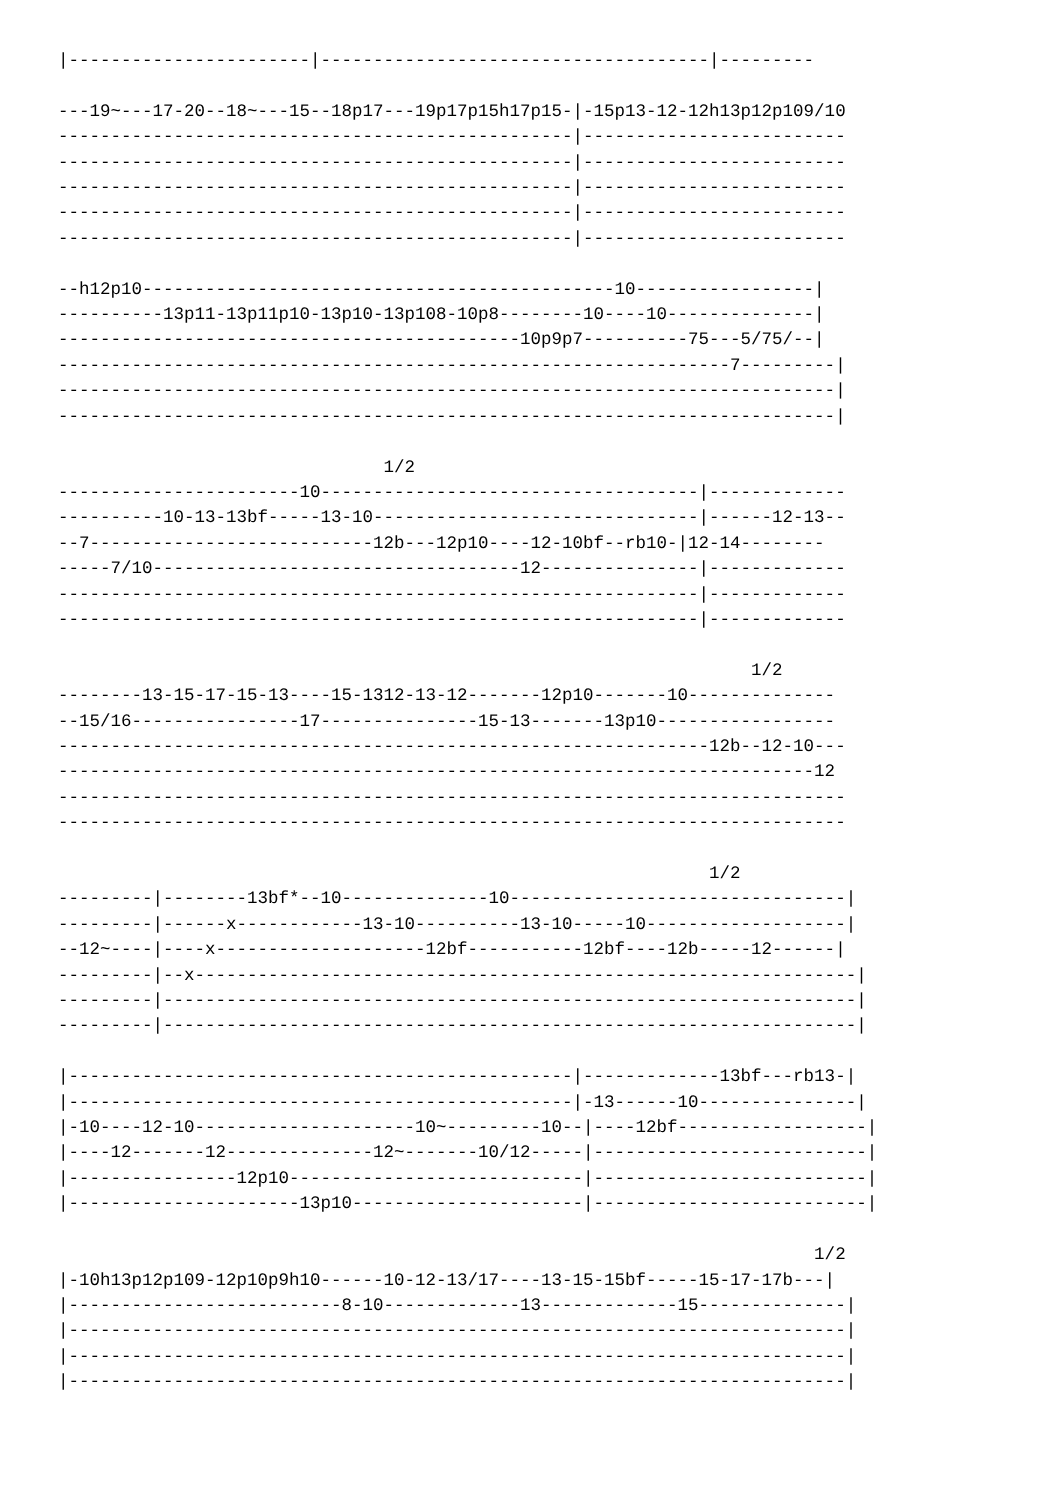|-----------------------|-------------------------------------|---------

---19~---17-20--18~---15--18p17---19p17p15h17p15-|-15p13-12-12h13p12p109/10
-------------------------------------------------|-------------------------
-------------------------------------------------|-------------------------
-------------------------------------------------|-------------------------
-------------------------------------------------|-------------------------
-------------------------------------------------|-------------------------

--h12p10---------------------------------------------10-----------------|
----------13p11-13p11p10-13p10-13p108-10p8--------10----10--------------|
--------------------------------------------10p9p7----------75---5/75/--|
----------------------------------------------------------------7---------|
--------------------------------------------------------------------------|
--------------------------------------------------------------------------|

                               1/2
-----------------------10------------------------------------|-------------
----------10-13-13bf-----13-10-------------------------------|------12-13--
--7---------------------------12b---12p10----12-10bf--rb10-|12-14--------
-----7/10-----------------------------------12---------------|-------------
-------------------------------------------------------------|-------------
-------------------------------------------------------------|-------------

                                                                  1/2
--------13-15-17-15-13----15-1312-13-12-------12p10-------10--------------
--15/16----------------17---------------15-13-------13p10-----------------
--------------------------------------------------------------12b--12-10---
------------------------------------------------------------------------12
---------------------------------------------------------------------------
---------------------------------------------------------------------------

                                                              1/2
---------|--------13bf*--10--------------10--------------------------------|
---------|------x------------13-10----------13-10-----10-------------------|
--12~----|----x--------------------12bf-----------12bf----12b-----12------|
---------|--x---------------------------------------------------------------|
---------|------------------------------------------------------------------|
---------|------------------------------------------------------------------|

|------------------------------------------------|-------------13bf---rb13-|
|------------------------------------------------|-13------10---------------|
|-10----12-10---------------------10~---------10--|----12bf------------------|
|----12-------12--------------12~-------10/12-----|--------------------------|
|----------------12p10----------------------------|--------------------------|
|----------------------13p10----------------------|--------------------------|

                                                                        1/2
|-10h13p12p109-12p10p9h10------10-12-13/17----13-15-15bf-----15-17-17b---|
|--------------------------8-10-------------13-------------15--------------|
|--------------------------------------------------------------------------|
|--------------------------------------------------------------------------|
|--------------------------------------------------------------------------|